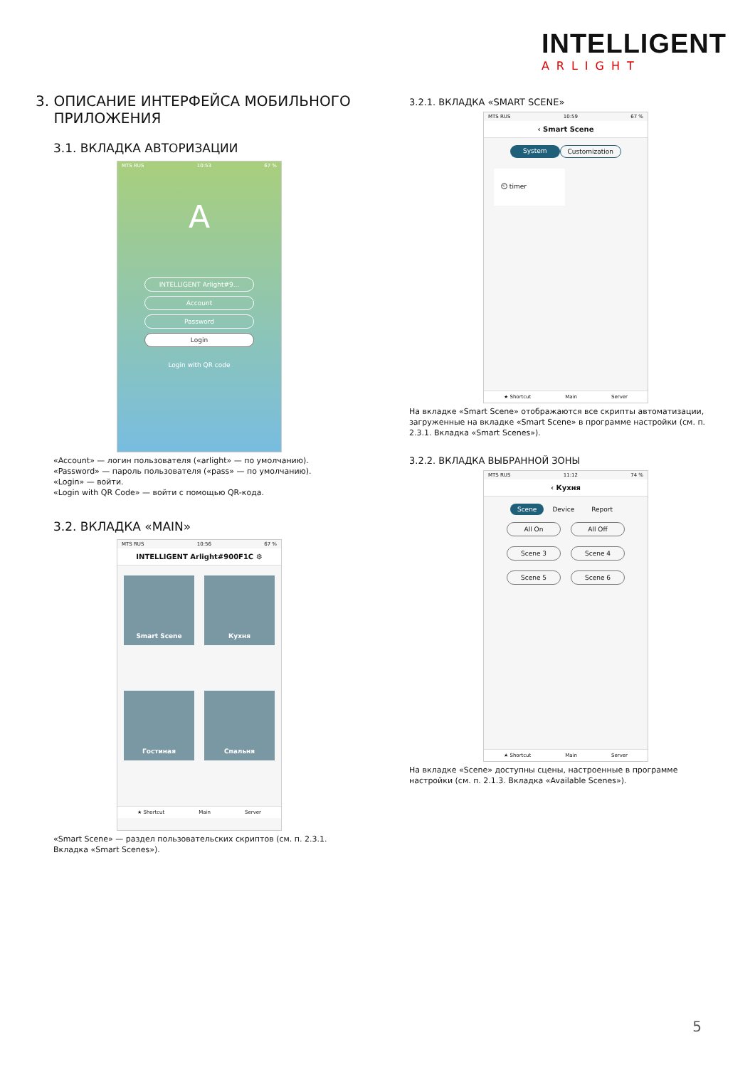INTELLIGENT
ARLIGHT
3. ОПИСАНИЕ ИНТЕРФЕЙСА МОБИЛЬНОГО
ПРИЛОЖЕНИЯ
3.1. ВКЛАДКА АВТОРИЗАЦИИ
MTS RUS 10:53 67 %
A
INTELLIGENT Arlight#9...
Account
Password
Login
Login with QR code
«Account» — логин пользователя («arlight» — по умолчанию).
«Password» — пароль пользователя («pass» — по умолчанию).
«Login» — войти.
«Login with QR Code» — войти с помощью QR-кода.
3.2. ВКЛАДКА «MAIN»
MTS RUS 10:56 67 %
INTELLIGENT Arlight#900F1C ⚙
Smart Scene
Кухня
Гостиная
Спальня
★ Shortcut Main Server
«Smart Scene» — раздел пользовательских скриптов (см. п. 2.3.1. Вкладка «Smart Scenes»).
3.2.1. ВКЛАДКА «SMART SCENE»
MTS RUS 10:59 67 %
‹ Smart Scene
System Customization
⏲ timer
★ Shortcut Main Server
На вкладке «Smart Scene» отображаются все скрипты автоматизации, загруженные на вкладке «Smart Scene» в программе настройки (см. п. 2.3.1. Вкладка «Smart Scenes»).
3.2.2. ВКЛАДКА ВЫБРАННОЙ ЗОНЫ
MTS RUS 11:12 74 %
‹ Кухня
Scene Device Report
All On
All Off
Scene 3
Scene 4
Scene 5
Scene 6
★ Shortcut Main Server
На вкладке «Scene» доступны сцены, настроенные в программе настройки (см. п. 2.1.3. Вкладка «Available Scenes»).
5